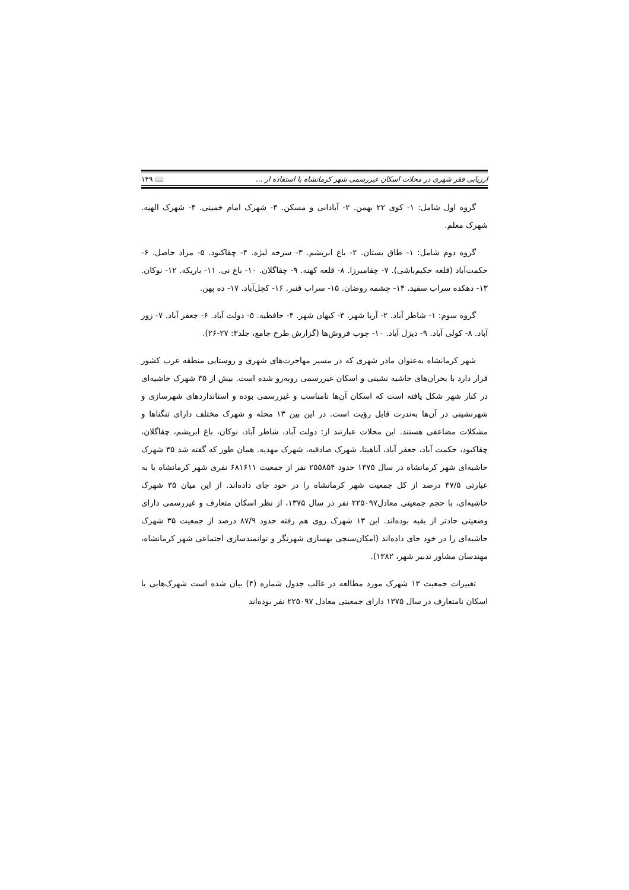ارزیابی فقر شهری در محلات اسکان غیررسمی شهر کرمانشاه با استفاده از ... 📖 ۱۴۹
گروه اول شامل: ۱- کوی ۲۲ بهمن. ۲- آبادانی و مسکن. ۳- شهرک امام خمینی. ۴- شهرک الهیه. شهرک معلم.
گروه دوم شامل: ۱- طاق بستان. ۲- باغ ابریشم. ۳- سرخه لیژه. ۴- چقاکبود. ۵- مراد حاصل. ۶- حکمت‌آباد (قلعه حکیم‌باشی). ۷- چقامیرزا. ۸- قلعه کهنه. ۹- چقاگلان. ۱۰- باغ نی. ۱۱- باریکه. ۱۲- نوکان. ۱۳- دهکده سراب سفید. ۱۴- چشمه روضان. ۱۵- سراب قنبر. ۱۶- کچل‌آباد. ۱۷- ده پهن.
گروه سوم: ۱- شاطر آباد. ۲- آریا شهر. ۳- کیهان شهر. ۴- حافظیه. ۵- دولت آباد. ۶- جعفر آباد. ۷- زور آباد. ۸- کولی آباد. ۹- دیزل آباد. ۱۰- چوب فروش‌ها (گزارش طرح جامع، جلد۳: ۲۷-۲۶).
شهر کرمانشاه به‌عنوان مادر شهری که در مسیر مهاجرت‌های شهری و روستایی منطقه غرب کشور قرار دارد با بحران‌های حاشیه نشینی و اسکان غیررسمی روبه‌رو شده است. بیش از ۳۵ شهرک حاشیه‌ای در کنار شهر شکل یافته است که اسکان آن‌ها نامناسب و غیررسمی بوده و استانداردهای شهرسازی و شهرنشینی در آن‌ها به‌ندرت قابل رؤیت است. در این بین ۱۳ محله و شهرک مختلف دارای تنگناها و مشکلات مضاعفی هستند. این محلات عبارتند از: دولت آباد، شاطر آباد، نوکان، باغ ابریشم، چقاگلان، چقاکبود، حکمت آباد، جعفر آباد، آناهیتا، شهرک صادقیه، شهرک مهدیه. همان طور که گفته شد ۳۵ شهرک حاشیه‌ای شهر کرمانشاه در سال ۱۳۷۵ حدود ۲۵۵۸۵۴ نفر از جمعیت ۶۸۱۶۱۱ نفری شهر کرمانشاه یا به عبارتی ۳۷/۵ درصد از کل جمعیت شهر کرمانشاه را در خود جای داده‌اند. از این میان ۳۵ شهرک حاشیه‌ای، با حجم جمعیتی معادل۲۲۵۰۹۷ نفر در سال ۱۳۷۵، از نظر اسکان متعارف و غیررسمی دارای وضعیتی حادتر از بقیه بوده‌اند. این ۱۳ شهرک روی هم رفته حدود ۸۷/۹ درصد از جمعیت ۳۵ شهرک حاشیه‌ای را در خود جای داده‌اند (امکان‌سنجی بهسازی شهرنگر و توانمندسازی اجتماعی شهر کرمانشاه، مهندسان مشاور تدبیر شهر، ۱۳۸۲).
تغییرات جمعیت ۱۳ شهرک مورد مطالعه در غالب جدول شماره (۴) بیان شده است شهرک‌هایی با اسکان نامتعارف در سال ۱۳۷۵ دارای جمعیتی معادل ۲۲۵۰۹۷ نفر بوده‌اند